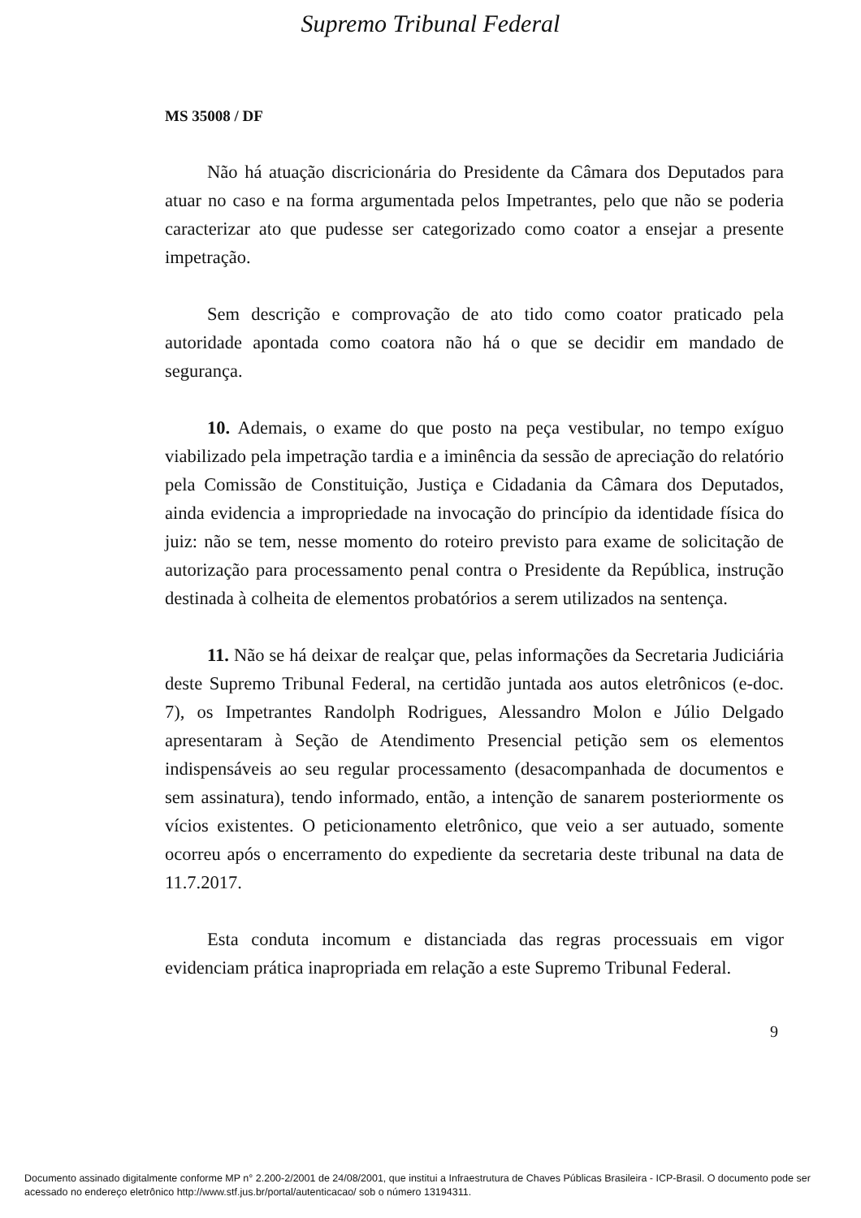Supremo Tribunal Federal
MS 35008 / DF
Não há atuação discricionária do Presidente da Câmara dos Deputados para atuar no caso e na forma argumentada pelos Impetrantes, pelo que não se poderia caracterizar ato que pudesse ser categorizado como coator a ensejar a presente impetração.
Sem descrição e comprovação de ato tido como coator praticado pela autoridade apontada como coatora não há o que se decidir em mandado de segurança.
10. Ademais, o exame do que posto na peça vestibular, no tempo exíguo viabilizado pela impetração tardia e a iminência da sessão de apreciação do relatório pela Comissão de Constituição, Justiça e Cidadania da Câmara dos Deputados, ainda evidencia a impropriedade na invocação do princípio da identidade física do juiz: não se tem, nesse momento do roteiro previsto para exame de solicitação de autorização para processamento penal contra o Presidente da República, instrução destinada à colheita de elementos probatórios a serem utilizados na sentença.
11. Não se há deixar de realçar que, pelas informações da Secretaria Judiciária deste Supremo Tribunal Federal, na certidão juntada aos autos eletrônicos (e-doc. 7), os Impetrantes Randolph Rodrigues, Alessandro Molon e Júlio Delgado apresentaram à Seção de Atendimento Presencial petição sem os elementos indispensáveis ao seu regular processamento (desacompanhada de documentos e sem assinatura), tendo informado, então, a intenção de sanarem posteriormente os vícios existentes. O peticionamento eletrônico, que veio a ser autuado, somente ocorreu após o encerramento do expediente da secretaria deste tribunal na data de 11.7.2017.
Esta conduta incomum e distanciada das regras processuais em vigor evidenciam prática inapropriada em relação a este Supremo Tribunal Federal.
9
Documento assinado digitalmente conforme MP n° 2.200-2/2001 de 24/08/2001, que institui a Infraestrutura de Chaves Públicas Brasileira - ICP-Brasil. O documento pode ser acessado no endereço eletrônico http://www.stf.jus.br/portal/autenticacao/ sob o número 13194311.